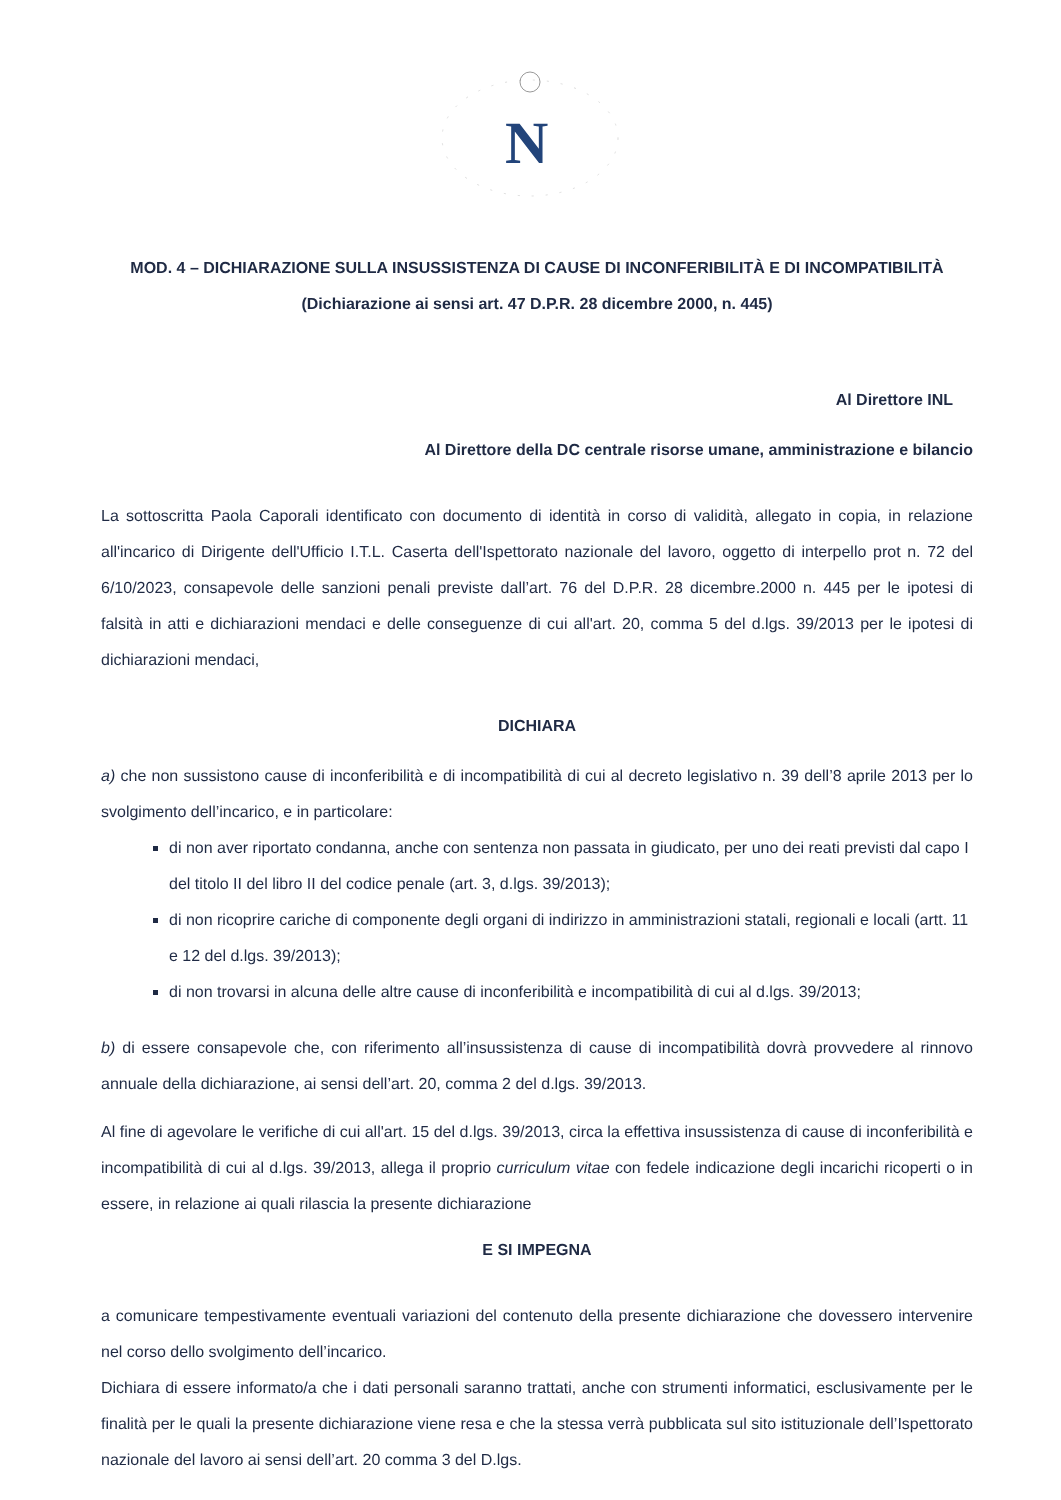N
MOD. 4 – DICHIARAZIONE SULLA INSUSSISTENZA DI CAUSE DI INCONFERIBILITÀ E DI INCOMPATIBILITÀ
(Dichiarazione ai sensi art. 47 D.P.R. 28 dicembre 2000, n. 445)
Al Direttore INL
Al Direttore della DC centrale risorse umane, amministrazione e bilancio
La sottoscritta Paola Caporali identificato con documento di identità in corso di validità, allegato in copia, in relazione all'incarico di Dirigente dell'Ufficio I.T.L. Caserta dell'Ispettorato nazionale del lavoro, oggetto di interpello prot n. 72 del 6/10/2023, consapevole delle sanzioni penali previste dall’art. 76 del D.P.R. 28 dicembre.2000 n. 445 per le ipotesi di falsità in atti e dichiarazioni mendaci e delle conseguenze di cui all'art. 20, comma 5 del d.lgs. 39/2013 per le ipotesi di dichiarazioni mendaci,
DICHIARA
a) che non sussistono cause di inconferibilità e di incompatibilità di cui al decreto legislativo n. 39 dell’8 aprile 2013 per lo svolgimento dell’incarico, e in particolare:
di non aver riportato condanna, anche con sentenza non passata in giudicato, per uno dei reati previsti dal capo I del titolo II del libro II del codice penale (art. 3, d.lgs. 39/2013);
di non ricoprire cariche di componente degli organi di indirizzo in amministrazioni statali, regionali e locali (artt. 11 e 12 del d.lgs. 39/2013);
di non trovarsi in alcuna delle altre cause di inconferibilità e incompatibilità di cui al d.lgs. 39/2013;
b) di essere consapevole che, con riferimento all’insussistenza di cause di incompatibilità dovrà provvedere al rinnovo annuale della dichiarazione, ai sensi dell’art. 20, comma 2 del d.lgs. 39/2013.
Al fine di agevolare le verifiche di cui all'art. 15 del d.lgs. 39/2013, circa la effettiva insussistenza di cause di inconferibilità e incompatibilità di cui al d.lgs. 39/2013, allega il proprio curriculum vitae con fedele indicazione degli incarichi ricoperti o in essere, in relazione ai quali rilascia la presente dichiarazione
E SI IMPEGNA
a comunicare tempestivamente eventuali variazioni del contenuto della presente dichiarazione che dovessero intervenire nel corso dello svolgimento dell’incarico.
Dichiara di essere informato/a che i dati personali saranno trattati, anche con strumenti informatici, esclusivamente per le finalità per le quali la presente dichiarazione viene resa e che la stessa verrà pubblicata sul sito istituzionale dell’Ispettorato nazionale del lavoro ai sensi dell’art. 20 comma 3 del D.lgs.